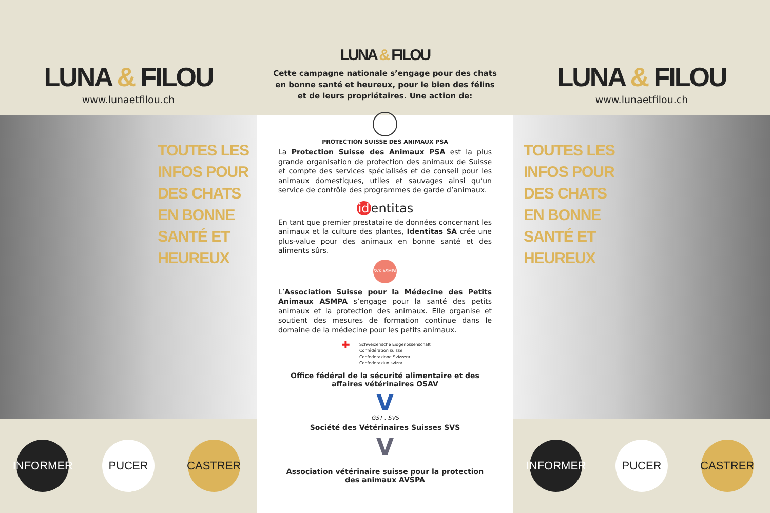LUNA & FILOU
www.lunaetfilou.ch
TOUTES LES
INFOS POUR
DES CHATS
EN BONNE
SANTÉ ET
HEUREUX
INFORMER
PUCER CASTRER
LUNA & FILOU
Cette campagne nationale s’engage pour des chats en bonne santé et heureux, pour le bien des félins et de leurs propriétaires. Une action de:
PROTECTION SUISSE DES ANIMAUX PSA
La Protection Suisse des Animaux PSA est la plus grande organisation de protection des animaux de Suisse et compte des services spécialisés et de conseil pour les animaux domestiques, utiles et sauvages ainsi qu’un service de contrôle des programmes de garde d’animaux.
id entitas
En tant que premier prestataire de données concernant les animaux et la culture des plantes, Identitas SA crée une plus-value pour des animaux en bonne santé et des aliments sûrs.
SVK ASMPA
L’Association Suisse pour la Médecine des Petits Animaux ASMPA s’engage pour la santé des petits animaux et la protection des animaux. Elle organise et soutient des mesures de formation continue dans le domaine de la médecine pour les petits animaux.
✚ Schweizerische Eidgenossenschaft
Confédération suisse
Confederazione Svizzera
Confederaziun svizra
Office fédéral de la sécurité alimentaire et des affaires vétérinaires OSAV
V
GST . SVS
Société des Vétérinaires Suisses SVS
V
Association vétérinaire suisse pour la protection des animaux AVSPA
LUNA & FILOU
www.lunaetfilou.ch
TOUTES LES
INFOS POUR
DES CHATS
EN BONNE
SANTÉ ET
HEUREUX
INFORMER
PUCER CASTRER